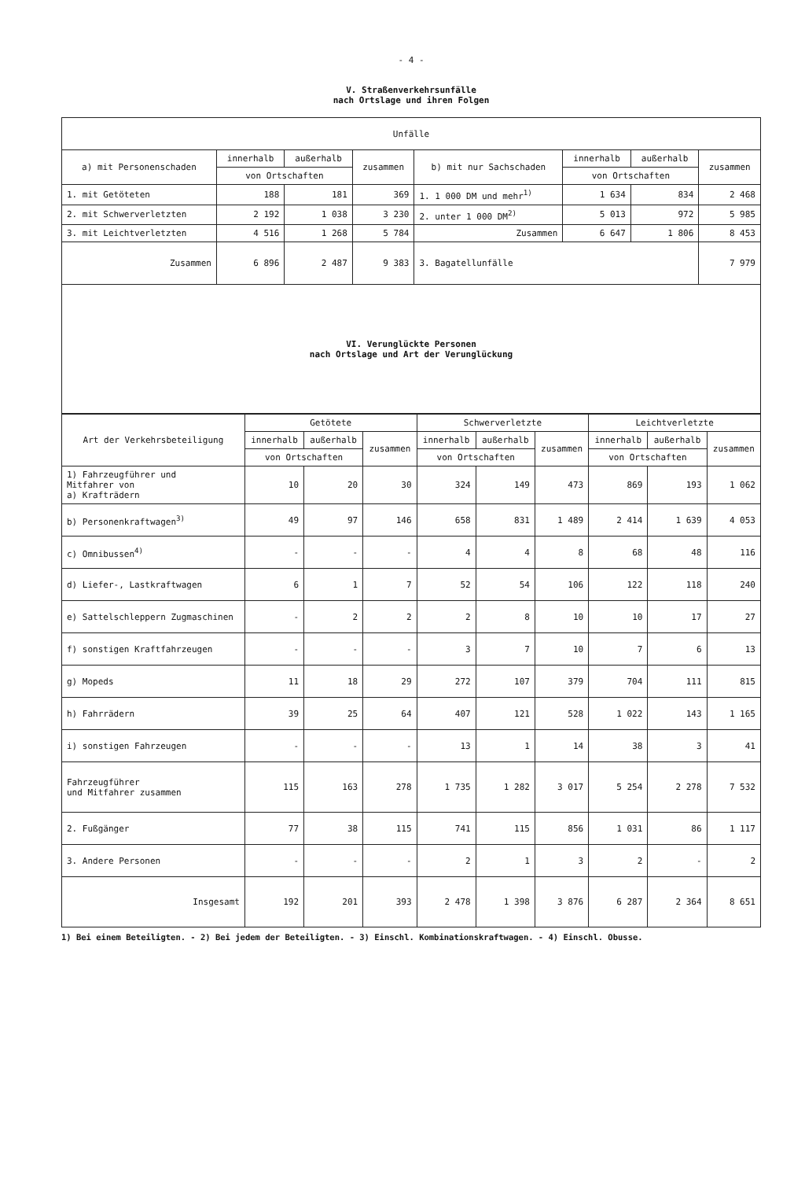- 4 -
V. Straßenverkehrsunfälle
nach Ortslage und ihren Folgen
| Unfälle | | | | | | | |
| --- | --- | --- | --- | --- | --- | --- | --- |
| a) mit Personenschaden | innerhalb | außerhalb | zusammen | b) mit nur Sachschaden | innerhalb | außerhalb | zusammen |
| | von Ortschaften | | | | von Ortschaften | | |
| 1. mit Getöteten | 188 | 181 | 369 | 1. 1 000 DM und mehr<sup>1)</sup> | 1 634 | 834 | 2 468 |
| 2. mit Schwerverletzten | 2 192 | 1 038 | 3 230 | 2. unter 1 000 DM<sup>2)</sup> | 5 013 | 972 | 5 985 |
| 3. mit Leichtverletzten | 4 516 | 1 268 | 5 784 | Zusammen | 6 647 | 1 806 | 8 453 |
| Zusammen | 6 896 | 2 487 | 9 383 | 3. Bagatellunfälle | | | 7 979 |
| VI. Verunglückte Personen nach Ortslage und Art der Verunglückung | | | | | | | |
| Art der Verkehrsbeteiligung | Getötete | | | Schwerverletzte | | | Leichtverletzte | | |
| --- | --- | --- | --- | --- | --- | --- | --- | --- | --- |
| | innerhalb | außerhalb | zusammen | innerhalb | außerhalb | zusammen | innerhalb | außerhalb | zusammen |
| | von Ortschaften | | | von Ortschaften | | | von Ortschaften | | |
| 1) Fahrzeugführer und Mitfahrer von a) Krafträdern | 10 | 20 | 30 | 324 | 149 | 473 | 869 | 193 | 1 062 |
| b) Personenkraftwagen<sup>3)</sup> | 49 | 97 | 146 | 658 | 831 | 1 489 | 2 414 | 1 639 | 4 053 |
| c) Omnibussen<sup>4)</sup> | - | - | - | 4 | 4 | 8 | 68 | 48 | 116 |
| d) Liefer-, Lastkraftwagen | 6 | 1 | 7 | 52 | 54 | 106 | 122 | 118 | 240 |
| e) Sattelschleppern Zugmaschinen | - | 2 | 2 | 2 | 8 | 10 | 10 | 17 | 27 |
| f) sonstigen Kraftfahrzeugen | - | - | - | 3 | 7 | 10 | 7 | 6 | 13 |
| g) Mopeds | 11 | 18 | 29 | 272 | 107 | 379 | 704 | 111 | 815 |
| h) Fahrrädern | 39 | 25 | 64 | 407 | 121 | 528 | 1 022 | 143 | 1 165 |
| i) sonstigen Fahrzeugen | - | - | - | 13 | 1 | 14 | 38 | 3 | 41 |
| Fahrzeugführer und Mitfahrer zusammen | 115 | 163 | 278 | 1 735 | 1 282 | 3 017 | 5 254 | 2 278 | 7 532 |
| 2. Fußgänger | 77 | 38 | 115 | 741 | 115 | 856 | 1 031 | 86 | 1 117 |
| 3. Andere Personen | - | - | - | 2 | 1 | 3 | 2 | - | 2 |
| Insgesamt | 192 | 201 | 393 | 2 478 | 1 398 | 3 876 | 6 287 | 2 364 | 8 651 |
1) Bei einem Beteiligten. - 2) Bei jedem der Beteiligten. - 3) Einschl. Kombinationskraftwagen. - 4) Einschl. Obusse.